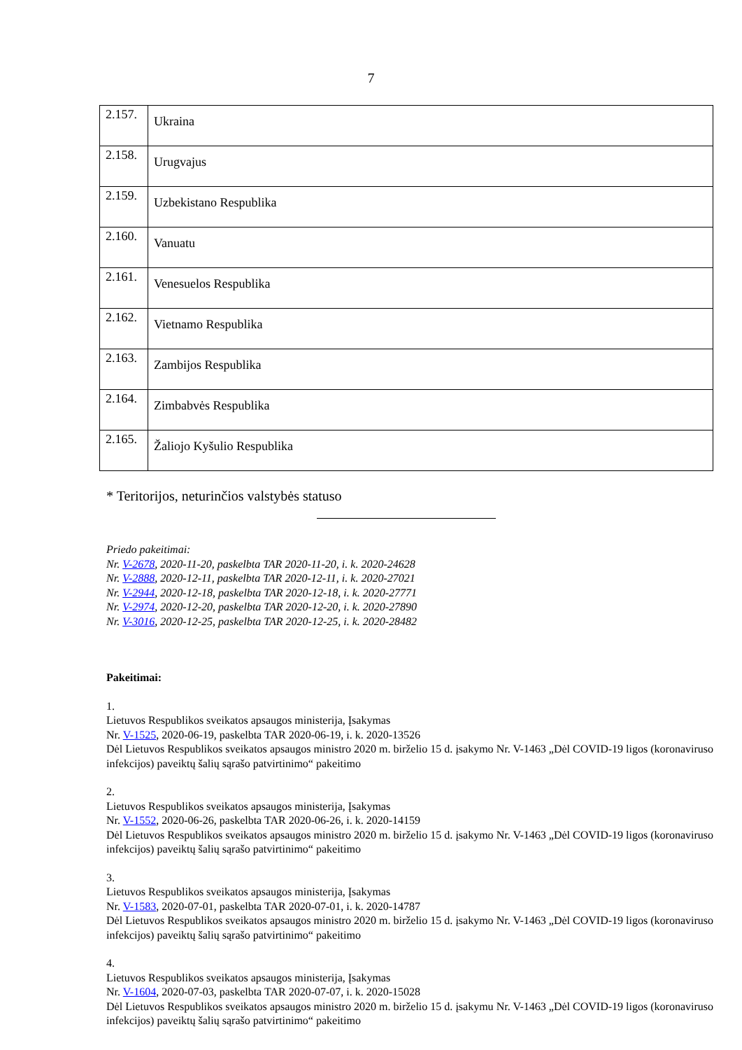7
| 2.157. | Ukraina |
| 2.158. | Urugvajus |
| 2.159. | Uzbekistano Respublika |
| 2.160. | Vanuatu |
| 2.161. | Venesuelos Respublika |
| 2.162. | Vietnamo Respublika |
| 2.163. | Zambijos Respublika |
| 2.164. | Zimbabvės Respublika |
| 2.165. | Žaliojo Kyšulio Respublika |
* Teritorijos, neturinčios valstybės statuso
Priedo pakeitimai:
Nr. V-2678, 2020-11-20, paskelbta TAR 2020-11-20, i. k. 2020-24628
Nr. V-2888, 2020-12-11, paskelbta TAR 2020-12-11, i. k. 2020-27021
Nr. V-2944, 2020-12-18, paskelbta TAR 2020-12-18, i. k. 2020-27771
Nr. V-2974, 2020-12-20, paskelbta TAR 2020-12-20, i. k. 2020-27890
Nr. V-3016, 2020-12-25, paskelbta TAR 2020-12-25, i. k. 2020-28482
Pakeitimai:
1.
Lietuvos Respublikos sveikatos apsaugos ministerija, Įsakymas
Nr. V-1525, 2020-06-19, paskelbta TAR 2020-06-19, i. k. 2020-13526
Dėl Lietuvos Respublikos sveikatos apsaugos ministro 2020 m. birželio 15 d. įsakymo Nr. V-1463 „Dėl COVID-19 ligos (koronaviruso infekcijos) paveiktų šalių sąrašo patvirtinimo“ pakeitimo
2.
Lietuvos Respublikos sveikatos apsaugos ministerija, Įsakymas
Nr. V-1552, 2020-06-26, paskelbta TAR 2020-06-26, i. k. 2020-14159
Dėl Lietuvos Respublikos sveikatos apsaugos ministro 2020 m. birželio 15 d. įsakymo Nr. V-1463 „Dėl COVID-19 ligos (koronaviruso infekcijos) paveiktų šalių sąrašo patvirtinimo“ pakeitimo
3.
Lietuvos Respublikos sveikatos apsaugos ministerija, Įsakymas
Nr. V-1583, 2020-07-01, paskelbta TAR 2020-07-01, i. k. 2020-14787
Dėl Lietuvos Respublikos sveikatos apsaugos ministro 2020 m. birželio 15 d. įsakymo Nr. V-1463 „Dėl COVID-19 ligos (koronaviruso infekcijos) paveiktų šalių sąrašo patvirtinimo“ pakeitimo
4.
Lietuvos Respublikos sveikatos apsaugos ministerija, Įsakymas
Nr. V-1604, 2020-07-03, paskelbta TAR 2020-07-07, i. k. 2020-15028
Dėl Lietuvos Respublikos sveikatos apsaugos ministro 2020 m. birželio 15 d. įsakymu Nr. V-1463 „Dėl COVID-19 ligos (koronaviruso infekcijos) paveiktų šalių sąrašo patvirtinimo“ pakeitimo